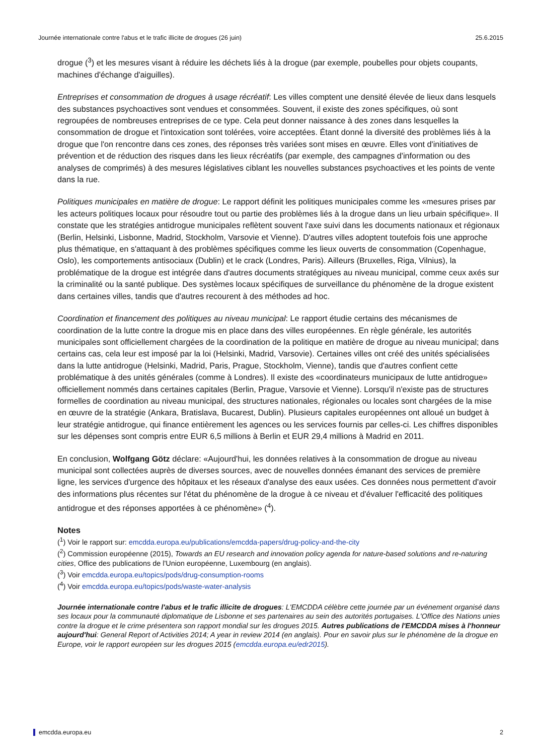Journée internationale contre l'abus et le trafic illicite de drogues (26 juin) 25.6.2015
drogue (<sup>3</sup>) et les mesures visant à réduire les déchets liés à la drogue (par exemple, poubelles pour objets coupants, machines d'échange d'aiguilles).
Entreprises et consommation de drogues à usage récréatif: Les villes comptent une densité élevée de lieux dans lesquels des substances psychoactives sont vendues et consommées. Souvent, il existe des zones spécifiques, où sont regroupées de nombreuses entreprises de ce type. Cela peut donner naissance à des zones dans lesquelles la consommation de drogue et l'intoxication sont tolérées, voire acceptées. Étant donné la diversité des problèmes liés à la drogue que l'on rencontre dans ces zones, des réponses très variées sont mises en œuvre. Elles vont d'initiatives de prévention et de réduction des risques dans les lieux récréatifs (par exemple, des campagnes d'information ou des analyses de comprimés) à des mesures législatives ciblant les nouvelles substances psychoactives et les points de vente dans la rue.
Politiques municipales en matière de drogue: Le rapport définit les politiques municipales comme les «mesures prises par les acteurs politiques locaux pour résoudre tout ou partie des problèmes liés à la drogue dans un lieu urbain spécifique». Il constate que les stratégies antidrogue municipales reflètent souvent l'axe suivi dans les documents nationaux et régionaux (Berlin, Helsinki, Lisbonne, Madrid, Stockholm, Varsovie et Vienne). D'autres villes adoptent toutefois fois une approche plus thématique, en s'attaquant à des problèmes spécifiques comme les lieux ouverts de consommation (Copenhague, Oslo), les comportements antisociaux (Dublin) et le crack (Londres, Paris). Ailleurs (Bruxelles, Riga, Vilnius), la problématique de la drogue est intégrée dans d'autres documents stratégiques au niveau municipal, comme ceux axés sur la criminalité ou la santé publique. Des systèmes locaux spécifiques de surveillance du phénomène de la drogue existent dans certaines villes, tandis que d'autres recourent à des méthodes ad hoc.
Coordination et financement des politiques au niveau municipal: Le rapport étudie certains des mécanismes de coordination de la lutte contre la drogue mis en place dans des villes européennes. En règle générale, les autorités municipales sont officiellement chargées de la coordination de la politique en matière de drogue au niveau municipal; dans certains cas, cela leur est imposé par la loi (Helsinki, Madrid, Varsovie). Certaines villes ont créé des unités spécialisées dans la lutte antidrogue (Helsinki, Madrid, Paris, Prague, Stockholm, Vienne), tandis que d'autres confient cette problématique à des unités générales (comme à Londres). Il existe des «coordinateurs municipaux de lutte antidrogue» officiellement nommés dans certaines capitales (Berlin, Prague, Varsovie et Vienne). Lorsqu'il n'existe pas de structures formelles de coordination au niveau municipal, des structures nationales, régionales ou locales sont chargées de la mise en œuvre de la stratégie (Ankara, Bratislava, Bucarest, Dublin). Plusieurs capitales européennes ont alloué un budget à leur stratégie antidrogue, qui finance entièrement les agences ou les services fournis par celles-ci. Les chiffres disponibles sur les dépenses sont compris entre EUR 6,5 millions à Berlin et EUR 29,4 millions à Madrid en 2011.
En conclusion, Wolfgang Götz déclare: «Aujourd'hui, les données relatives à la consommation de drogue au niveau municipal sont collectées auprès de diverses sources, avec de nouvelles données émanant des services de première ligne, les services d'urgence des hôpitaux et les réseaux d'analyse des eaux usées. Ces données nous permettent d'avoir des informations plus récentes sur l'état du phénomène de la drogue à ce niveau et d'évaluer l'efficacité des politiques antidrogue et des réponses apportées à ce phénomène» (<sup>4</sup>).
Notes
(<sup>1</sup>) Voir le rapport sur: emcdda.europa.eu/publications/emcdda-papers/drug-policy-and-the-city
(<sup>2</sup>) Commission européenne (2015), Towards an EU research and innovation policy agenda for nature-based solutions and re-naturing cities, Office des publications de l'Union européenne, Luxembourg (en anglais).
(<sup>3</sup>) Voir emcdda.europa.eu/topics/pods/drug-consumption-rooms
(<sup>4</sup>) Voir emcdda.europa.eu/topics/pods/waste-water-analysis
Journée internationale contre l'abus et le trafic illicite de drogues: L'EMCDDA célèbre cette journée par un événement organisé dans ses locaux pour la communauté diplomatique de Lisbonne et ses partenaires au sein des autorités portugaises. L'Office des Nations unies contre la drogue et le crime présentera son rapport mondial sur les drogues 2015. Autres publications de l'EMCDDA mises à l'honneur aujourd'hui: General Report of Activities 2014; A year in review 2014 (en anglais). Pour en savoir plus sur le phénomène de la drogue en Europe, voir le rapport européen sur les drogues 2015 (emcdda.europa.eu/edr2015).
emcdda.europa.eu 2